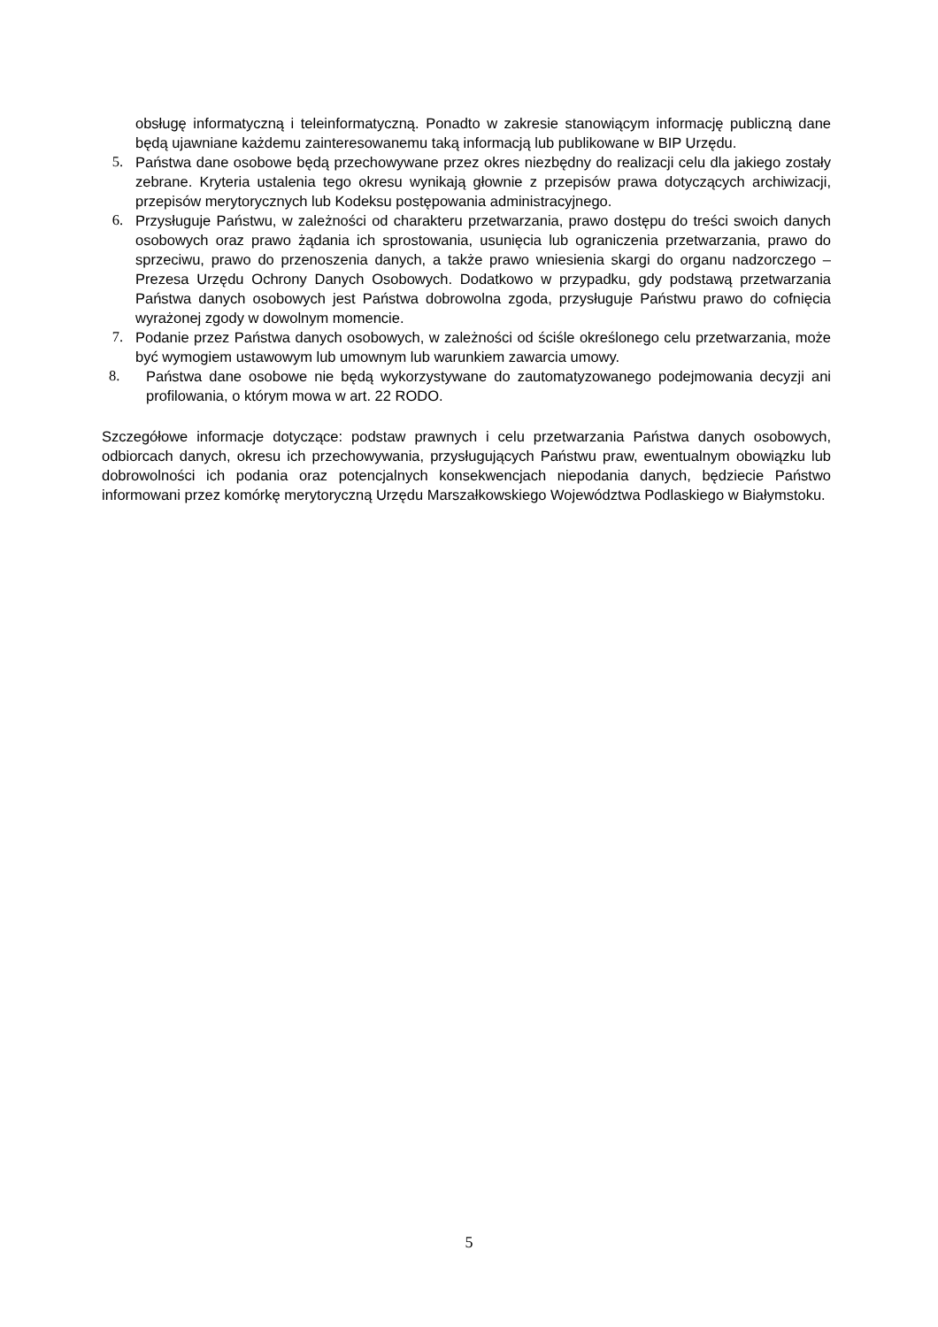obsługę informatyczną i teleinformatyczną. Ponadto w zakresie stanowiącym informację publiczną dane będą ujawniane każdemu zainteresowanemu taką informacją lub publikowane w BIP Urzędu.
5. Państwa dane osobowe będą przechowywane przez okres niezbędny do realizacji celu dla jakiego zostały zebrane. Kryteria ustalenia tego okresu wynikają głownie z przepisów prawa dotyczących archiwizacji, przepisów merytorycznych lub Kodeksu postępowania administracyjnego.
6. Przysługuje Państwu, w zależności od charakteru przetwarzania, prawo dostępu do treści swoich danych osobowych oraz prawo żądania ich sprostowania, usunięcia lub ograniczenia przetwarzania, prawo do sprzeciwu, prawo do przenoszenia danych, a także prawo wniesienia skargi do organu nadzorczego – Prezesa Urzędu Ochrony Danych Osobowych. Dodatkowo w przypadku, gdy podstawą przetwarzania Państwa danych osobowych jest Państwa dobrowolna zgoda, przysługuje Państwu prawo do cofnięcia wyrażonej zgody w dowolnym momencie.
7. Podanie przez Państwa danych osobowych, w zależności od ściśle określonego celu przetwarzania, może być wymogiem ustawowym lub umownym lub warunkiem zawarcia umowy.
8. Państwa dane osobowe nie będą wykorzystywane do zautomatyzowanego podejmowania decyzji ani profilowania, o którym mowa w art. 22 RODO.
Szczegółowe informacje dotyczące: podstaw prawnych i celu przetwarzania Państwa danych osobowych, odbiorcach danych, okresu ich przechowywania, przysługujących Państwu praw, ewentualnym obowiązku lub dobrowolności ich podania oraz potencjalnych konsekwencjach niepodania danych, będziecie Państwo informowani przez komórkę merytoryczną Urzędu Marszałkowskiego Województwa Podlaskiego w Białymstoku.
5